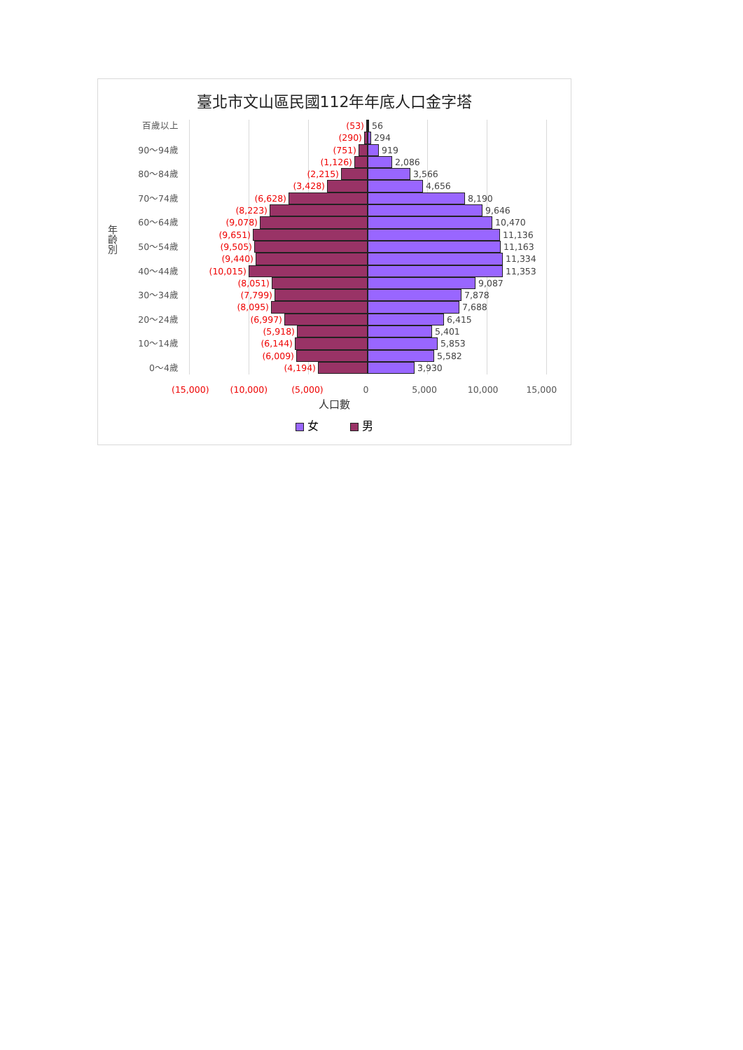臺北市文山區民國112年年底人口金字塔
年齡別
百歲以上 (53) 56
(290) 294
90～94歲 (751) 919
(1,126) 2,086
80～84歲 (2,215) 3,566
(3,428) 4,656
70～74歲 (6,628) 8,190
(8,223) 9,646
60～64歲 (9,078) 10,470
(9,651) 11,136
50～54歲 (9,505) 11,163
(9,440) 11,334
40～44歲 (10,015) 11,353
(8,051) 9,087
30～34歲 (7,799) 7,878
(8,095) 7,688
20～24歲 (6,997) 6,415
(5,918) 5,401
10～14歲 (6,144) 5,853
(6,009) 5,582
0～4歲 (4,194) 3,930
(15,000) (10,000) (5,000) 0 5,000 10,000 15,000
人口數
女 男